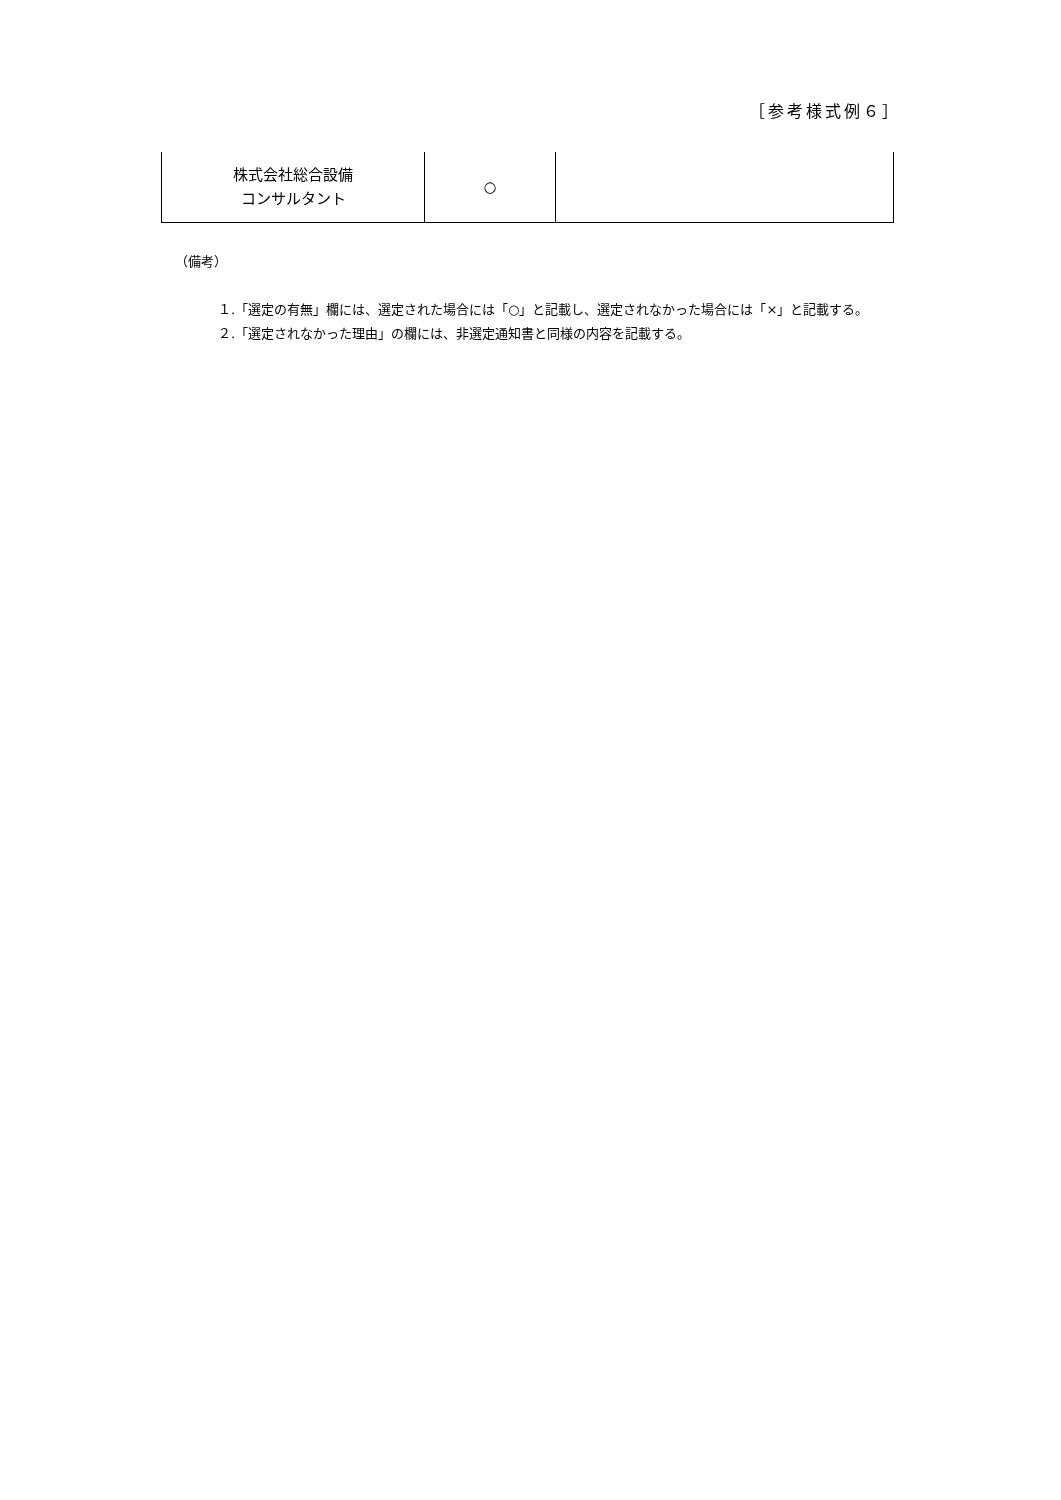［参考様式例６］
| 株式会社総合設備 コンサルタント | ○ | |
（備考）
１.「選定の有無」欄には、選定された場合には「○」と記載し、選定されなかった場合には「×」と記載する。
２.「選定されなかった理由」の欄には、非選定通知書と同様の内容を記載する。